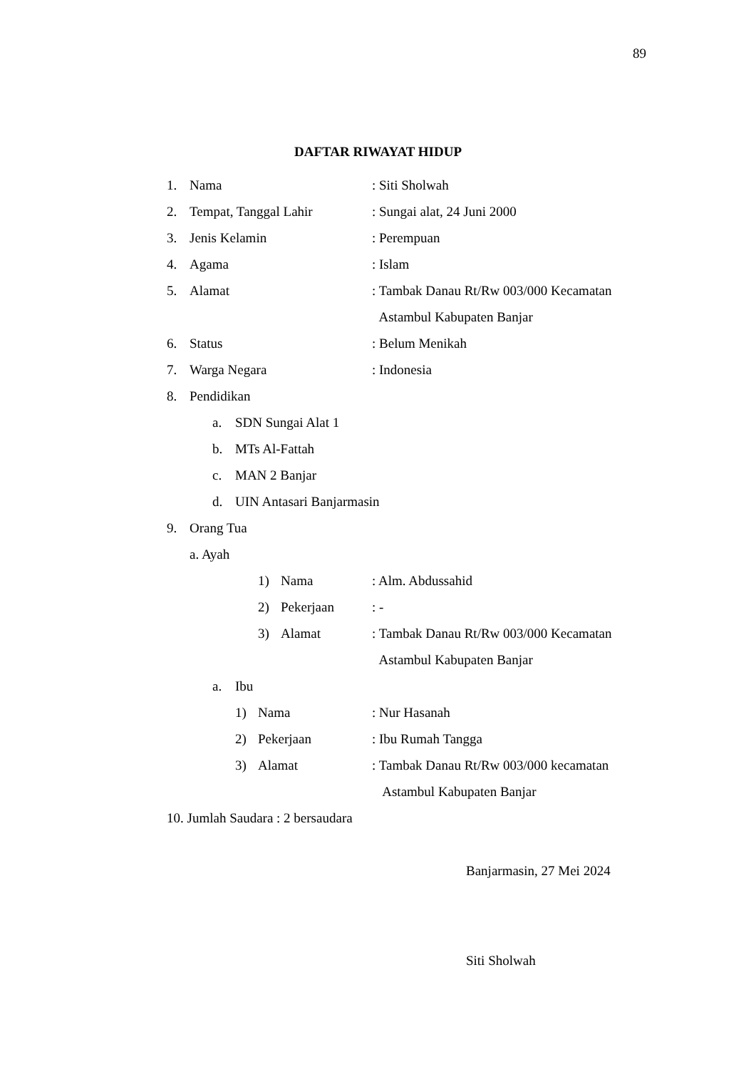89
DAFTAR RIWAYAT HIDUP
1. Nama: Siti Sholwah
2. Tempat, Tanggal Lahir: Sungai alat, 24 Juni 2000
3. Jenis Kelamin: Perempuan
4. Agama: Islam
5. Alamat: Tambak Danau Rt/Rw 003/000 Kecamatan
Astambul Kabupaten Banjar
6. Status: Belum Menikah
7. Warga Negara: Indonesia
8. Pendidikan
a. SDN Sungai Alat 1
b. MTs Al-Fattah
c. MAN 2 Banjar
d. UIN Antasari Banjarmasin
9. Orang Tua
a. Ayah
1) Nama: Alm. Abdussahid
2) Pekerjaan: -
3) Alamat: Tambak Danau Rt/Rw 003/000 Kecamatan
Astambul Kabupaten Banjar
a. Ibu
1) Nama: Nur Hasanah
2) Pekerjaan: Ibu Rumah Tangga
3) Alamat: Tambak Danau Rt/Rw 003/000 kecamatan
Astambul Kabupaten Banjar
10. Jumlah Saudara : 2 bersaudara
Banjarmasin, 27 Mei 2024
Siti Sholwah